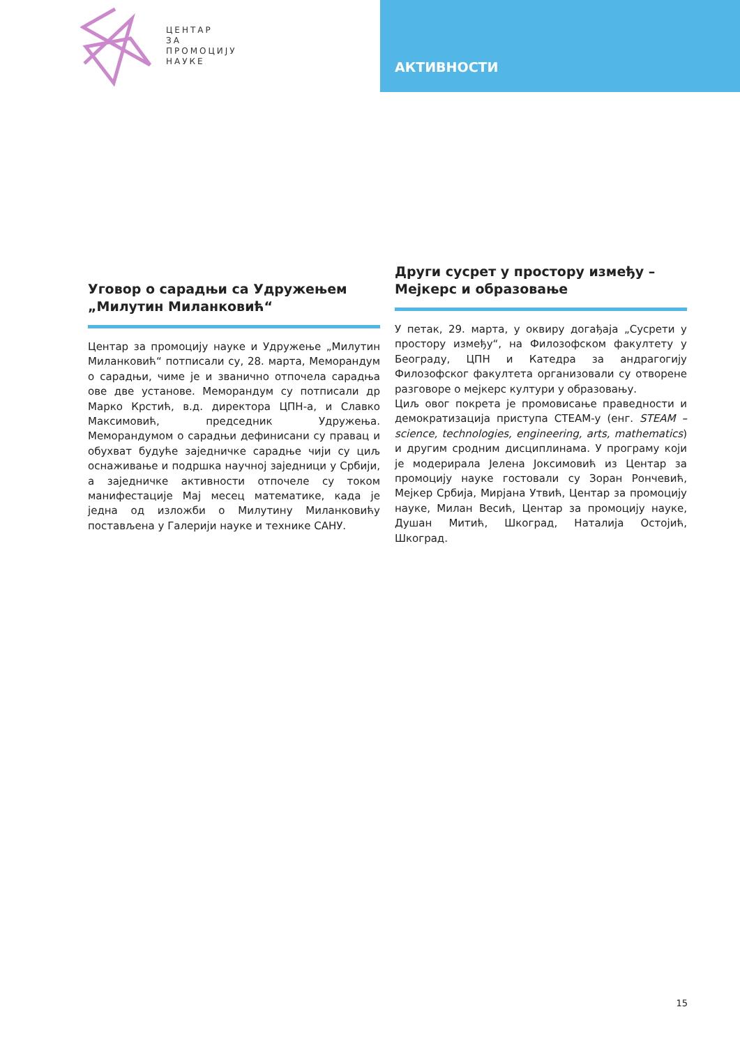ЦЕНТАР
ЗА
ПРОМОЦИЈУ
НАУКЕ
АКТИВНОСТИ
Уговор о сарадњи са Удружењем „Милутин Миланковић“
Центар за промоцију науке и Удружење „Милутин Миланковић“ потписали су, 28. марта, Меморандум о сарадњи, чиме је и званично отпочела сарадња ове две установе. Меморандум су потписали др Марко Крстић, в.д. директора ЦПН-а, и Славко Максимовић, председник Удружења. Меморандумом о сарадњи дефинисани су правац и обухват будуће заједничке сарадње чији су циљ оснаживање и подршка научној заједници у Србији, а заједничке активности отпочеле су током манифестације Мај месец математике, када је једна од изложби о Милутину Миланковићу постављена у Галерији науке и технике САНУ.
Други сусрет у простору између – Мејкерс и образовање
У петак, 29. марта, у оквиру догађаја „Сусрети у простору између“, на Филозофском факултету у Београду, ЦПН и Катедра за андрагогију Филозофског факултета организовали су отворене разговоре о мејкерс култури у образовању.
Циљ овог покрета је промовисање праведности и демократизација приступа СТЕАМ-у (енг. STEAM – science, technologies, engineering, arts, mathematics) и другим сродним дисциплинама. У програму који је модерирала Јелена Јоксимовић из Центар за промоцију науке гостовали су Зоран Рончевић, Мејкер Србија, Мирјана Утвић, Центар за промоцију науке, Милан Весић, Центар за промоцију науке, Душан Митић, Шкоград, Наталија Остојић, Шкоград.
15